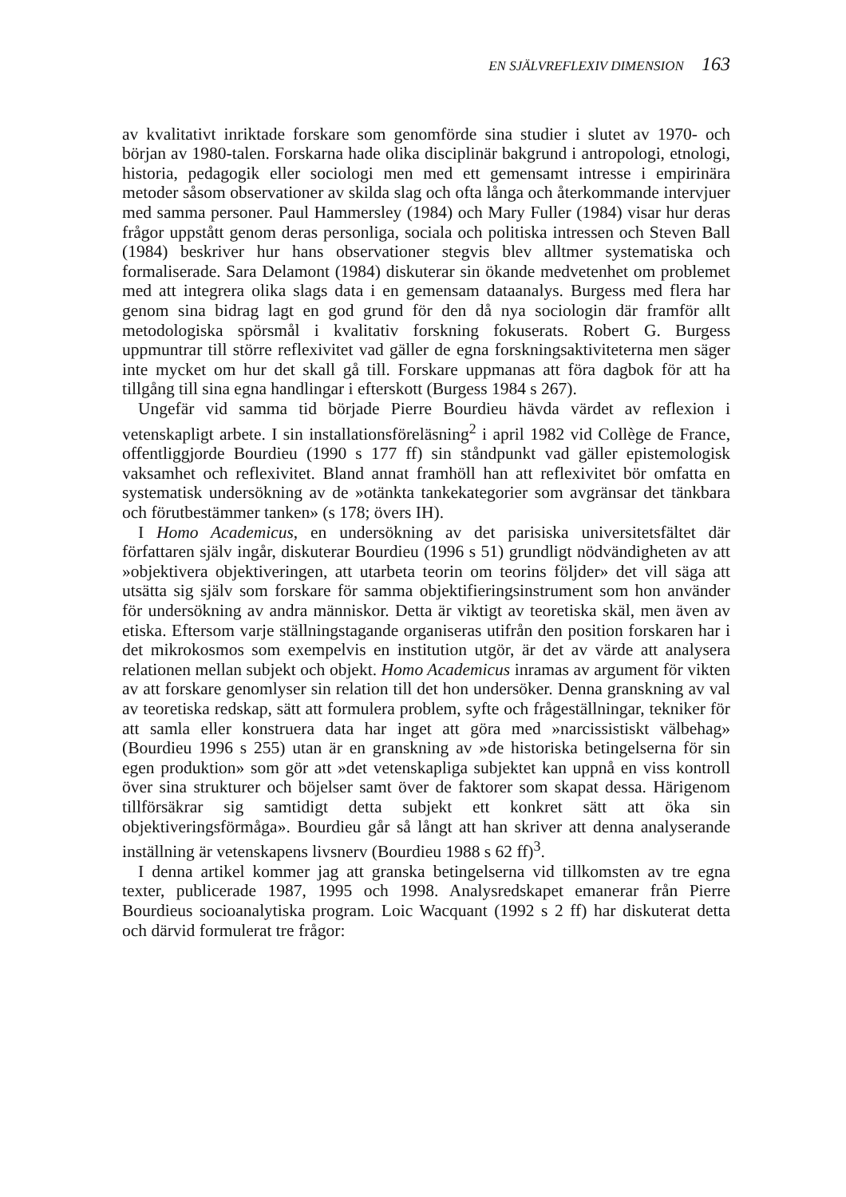EN SJÄLVREFLEXIV DIMENSION 163
av kvalitativt inriktade forskare som genomförde sina studier i slutet av 1970- och början av 1980-talen. Forskarna hade olika disciplinär bakgrund i antropologi, etnologi, historia, pedagogik eller sociologi men med ett gemensamt intresse i empirinära metoder såsom observationer av skilda slag och ofta långa och återkommande intervjuer med samma personer. Paul Hammersley (1984) och Mary Fuller (1984) visar hur deras frågor uppstått genom deras personliga, sociala och politiska intressen och Steven Ball (1984) beskriver hur hans observationer stegvis blev alltmer systematiska och formaliserade. Sara Delamont (1984) diskuterar sin ökande medvetenhet om problemet med att integrera olika slags data i en gemensam dataanalys. Burgess med flera har genom sina bidrag lagt en god grund för den då nya sociologin där framför allt metodologiska spörsmål i kvalitativ forskning fokuserats. Robert G. Burgess uppmuntrar till större reflexivitet vad gäller de egna forskningsaktiviteterna men säger inte mycket om hur det skall gå till. Forskare uppmanas att föra dagbok för att ha tillgång till sina egna handlingar i efterskott (Burgess 1984 s 267).
Ungefär vid samma tid började Pierre Bourdieu hävda värdet av reflexion i vetenskapligt arbete. I sin installationsföreläsning<sup>2</sup> i april 1982 vid Collège de France, offentliggjorde Bourdieu (1990 s 177 ff) sin ståndpunkt vad gäller epistemologisk vaksamhet och reflexivitet. Bland annat framhöll han att reflexivitet bör omfatta en systematisk undersökning av de »otänkta tankekategorier som avgränsar det tänkbara och förutbestämmer tanken» (s 178; övers IH).
I Homo Academicus, en undersökning av det parisiska universitetsfältet där författaren själv ingår, diskuterar Bourdieu (1996 s 51) grundligt nödvändigheten av att »objektivera objektiveringen, att utarbeta teorin om teorins följder» det vill säga att utsätta sig själv som forskare för samma objektifieringsinstrument som hon använder för undersökning av andra människor. Detta är viktigt av teoretiska skäl, men även av etiska. Eftersom varje ställningstagande organiseras utifrån den position forskaren har i det mikrokosmos som exempelvis en institution utgör, är det av värde att analysera relationen mellan subjekt och objekt. Homo Academicus inramas av argument för vikten av att forskare genomlyser sin relation till det hon undersöker. Denna granskning av val av teoretiska redskap, sätt att formulera problem, syfte och frågeställningar, tekniker för att samla eller konstruera data har inget att göra med »narcissistiskt välbehag» (Bourdieu 1996 s 255) utan är en granskning av »de historiska betingelserna för sin egen produktion» som gör att »det vetenskapliga subjektet kan uppnå en viss kontroll över sina strukturer och böjelser samt över de faktorer som skapat dessa. Härigenom tillförsäkrar sig samtidigt detta subjekt ett konkret sätt att öka sin objektiveringsförmåga». Bourdieu går så långt att han skriver att denna analyserande inställning är vetenskapens livsnerv (Bourdieu 1988 s 62 ff)<sup>3</sup>.
I denna artikel kommer jag att granska betingelserna vid tillkomsten av tre egna texter, publicerade 1987, 1995 och 1998. Analysredskapet emanerar från Pierre Bourdieus socioanalytiska program. Loic Wacquant (1992 s 2 ff) har diskuterat detta och därvid formulerat tre frågor: